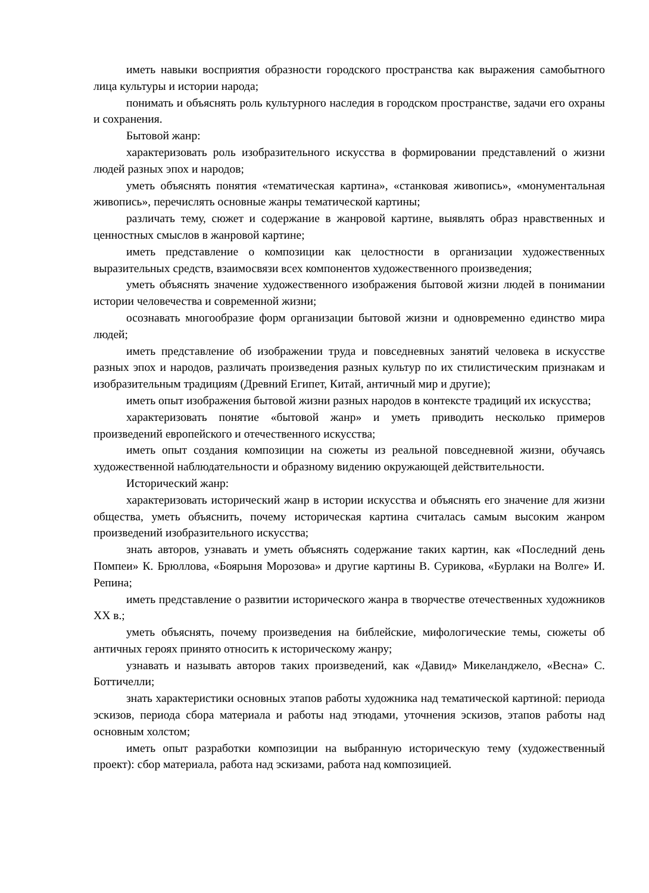иметь навыки восприятия образности городского пространства как выражения самобытного лица культуры и истории народа;
понимать и объяснять роль культурного наследия в городском пространстве, задачи его охраны и сохранения.
Бытовой жанр:
характеризовать роль изобразительного искусства в формировании представлений о жизни людей разных эпох и народов;
уметь объяснять понятия «тематическая картина», «станковая живопись», «монументальная живопись», перечислять основные жанры тематической картины;
различать тему, сюжет и содержание в жанровой картине, выявлять образ нравственных и ценностных смыслов в жанровой картине;
иметь представление о композиции как целостности в организации художественных выразительных средств, взаимосвязи всех компонентов художественного произведения;
уметь объяснять значение художественного изображения бытовой жизни людей в понимании истории человечества и современной жизни;
осознавать многообразие форм организации бытовой жизни и одновременно единство мира людей;
иметь представление об изображении труда и повседневных занятий человека в искусстве разных эпох и народов, различать произведения разных культур по их стилистическим признакам и изобразительным традициям (Древний Египет, Китай, античный мир и другие);
иметь опыт изображения бытовой жизни разных народов в контексте традиций их искусства;
характеризовать понятие «бытовой жанр» и уметь приводить несколько примеров произведений европейского и отечественного искусства;
иметь опыт создания композиции на сюжеты из реальной повседневной жизни, обучаясь художественной наблюдательности и образному видению окружающей действительности.
Исторический жанр:
характеризовать исторический жанр в истории искусства и объяснять его значение для жизни общества, уметь объяснить, почему историческая картина считалась самым высоким жанром произведений изобразительного искусства;
знать авторов, узнавать и уметь объяснять содержание таких картин, как «Последний день Помпеи» К. Брюллова, «Боярыня Морозова» и другие картины В. Сурикова, «Бурлаки на Волге» И. Репина;
иметь представление о развитии исторического жанра в творчестве отечественных художников XX в.;
уметь объяснять, почему произведения на библейские, мифологические темы, сюжеты об античных героях принято относить к историческому жанру;
узнавать и называть авторов таких произведений, как «Давид» Микеланджело, «Весна» С. Боттичелли;
знать характеристики основных этапов работы художника над тематической картиной: периода эскизов, периода сбора материала и работы над этюдами, уточнения эскизов, этапов работы над основным холстом;
иметь опыт разработки композиции на выбранную историческую тему (художественный проект): сбор материала, работа над эскизами, работа над композицией.